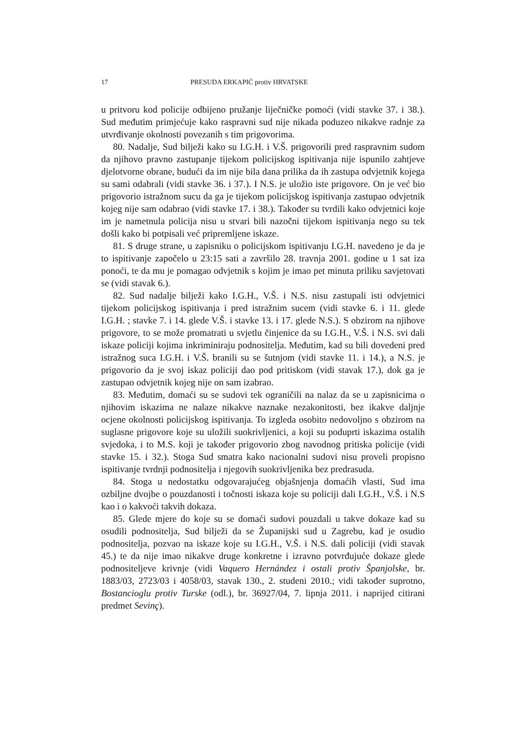17 PRESUDA ERKAPIĆ protiv HRVATSKE
u pritvoru kod policije odbijeno pružanje liječničke pomoći (vidi stavke 37. i 38.). Sud međutim primjećuje kako raspravni sud nije nikada poduzeo nikakve radnje za utvrđivanje okolnosti povezanih s tim prigovorima.
80. Nadalje, Sud bilježi kako su I.G.H. i V.Š. prigovorili pred raspravnim sudom da njihovo pravno zastupanje tijekom policijskog ispitivanja nije ispunilo zahtjeve djelotvorne obrane, budući da im nije bila dana prilika da ih zastupa odvjetnik kojega su sami odabrali (vidi stavke 36. i 37.). I N.S. je uložio iste prigovore. On je već bio prigovorio istražnom sucu da ga je tijekom policijskog ispitivanja zastupao odvjetnik kojeg nije sam odabrao (vidi stavke 17. i 38.). Također su tvrdili kako odvjetnici koje im je nametnula policija nisu u stvari bili nazočni tijekom ispitivanja nego su tek došli kako bi potpisali već pripremljene iskaze.
81. S druge strane, u zapisniku o policijskom ispitivanju I.G.H. navedeno je da je to ispitivanje započelo u 23:15 sati a završilo 28. travnja 2001. godine u 1 sat iza ponoći, te da mu je pomagao odvjetnik s kojim je imao pet minuta priliku savjetovati se (vidi stavak 6.).
82. Sud nadalje bilježi kako I.G.H., V.Š. i N.S. nisu zastupali isti odvjetnici tijekom policijskog ispitivanja i pred istražnim sucem (vidi stavke 6. i 11. glede I.G.H. ; stavke 7. i 14. glede V.Š. i stavke 13. i 17. glede N.S.). S obzirom na njihove prigovore, to se može promatrati u svjetlu činjenice da su I.G.H., V.Š. i N.S. svi dali iskaze policiji kojima inkriminiraju podnositelja. Međutim, kad su bili dovedeni pred istražnog suca I.G.H. i V.Š. branili su se šutnjom (vidi stavke 11. i 14.), a N.S. je prigovorio da je svoj iskaz policiji dao pod pritiskom (vidi stavak 17.), dok ga je zastupao odvjetnik kojeg nije on sam izabrao.
83. Međutim, domaći su se sudovi tek ograničili na nalaz da se u zapisnicima o njihovim iskazima ne nalaze nikakve naznake nezakonitosti, bez ikakve daljnje ocjene okolnosti policijskog ispitivanja. To izgleda osobito nedovoljno s obzirom na suglasne prigovore koje su uložili suokrivljenici, a koji su poduprti iskazima ostalih svjedoka, i to M.S. koji je također prigovorio zbog navodnog pritiska policije (vidi stavke 15. i 32.). Stoga Sud smatra kako nacionalni sudovi nisu proveli propisno ispitivanje tvrdnji podnositelja i njegovih suokrivljenika bez predrasuda.
84. Stoga u nedostatku odgovarajućeg objašnjenja domaćih vlasti, Sud ima ozbiljne dvojbe o pouzdanosti i točnosti iskaza koje su policiji dali I.G.H., V.Š. i N.S kao i o kakvoći takvih dokaza.
85. Glede mjere do koje su se domaći sudovi pouzdali u takve dokaze kad su osudili podnositelja, Sud bilježi da se Županijski sud u Zagrebu, kad je osudio podnositelja, pozvao na iskaze koje su I.G.H., V.Š. i N.S. dali policiji (vidi stavak 45.) te da nije imao nikakve druge konkretne i izravno potvrđujuće dokaze glede podnositeljeve krivnje (vidi Vaquero Hernández i ostali protiv Španjolske, br. 1883/03, 2723/03 i 4058/03, stavak 130., 2. studeni 2010.; vidi također suprotno, Bostancioglu protiv Turske (odl.), br. 36927/04, 7. lipnja 2011. i naprijed citirani predmet Sevinç).